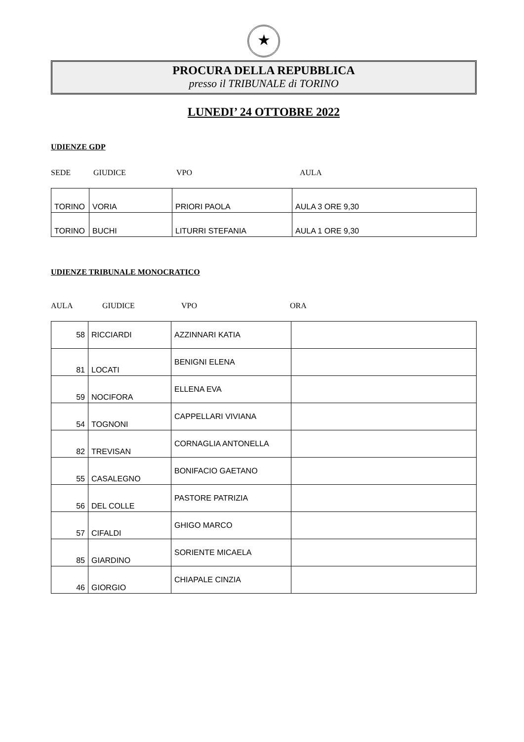★
PROCURA DELLA REPUBBLICA
presso il TRIBUNALE di TORINO
LUNEDI’ 24 OTTOBRE 2022
UDIENZE GDP
SEDE GIUDICE VPO AULA
| TORINO | VORIA | PRIORI PAOLA | AULA 3 ORE 9,30 |
| TORINO | BUCHI | LITURRI STEFANIA | AULA 1 ORE 9,30 |
UDIENZE TRIBUNALE MONOCRATICO
AULA GIUDICE VPO ORA
| 58 | RICCIARDI | AZZINNARI KATIA | |
| 81 | LOCATI | BENIGNI ELENA | |
| 59 | NOCIFORA | ELLENA EVA | |
| 54 | TOGNONI | CAPPELLARI VIVIANA | |
| 82 | TREVISAN | CORNAGLIA ANTONELLA | |
| 55 | CASALEGNO | BONIFACIO GAETANO | |
| 56 | DEL COLLE | PASTORE PATRIZIA | |
| 57 | CIFALDI | GHIGO MARCO | |
| 85 | GIARDINO | SORIENTE MICAELA | |
| 46 | GIORGIO | CHIAPALE CINZIA | |